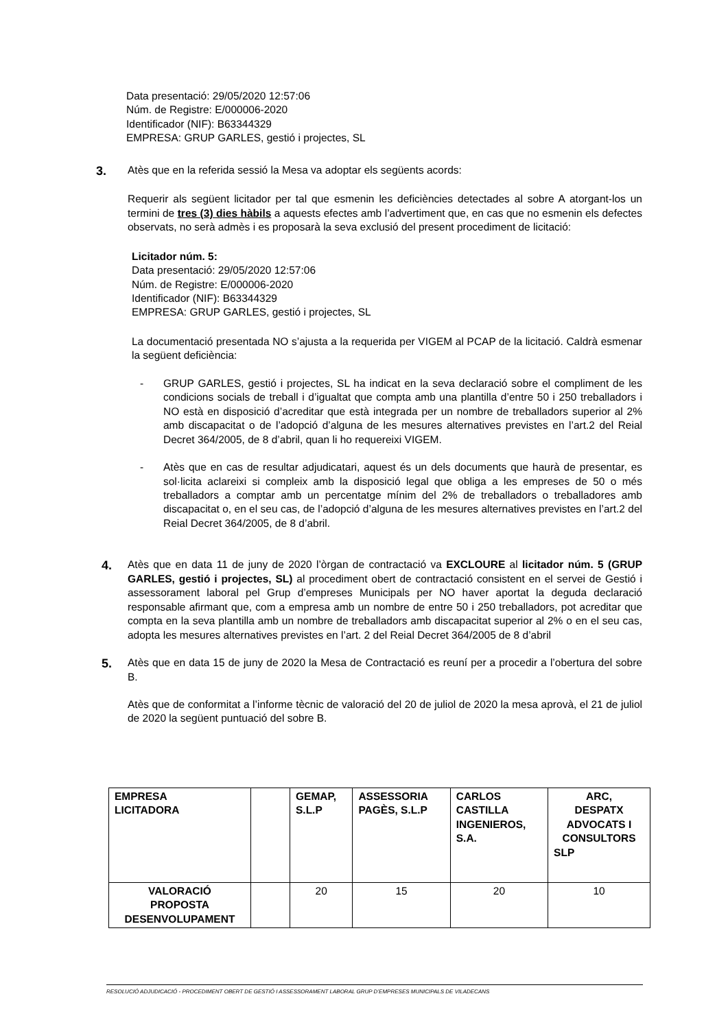Data presentació: 29/05/2020 12:57:06
Núm. de Registre: E/000006-2020
Identificador (NIF): B63344329
EMPRESA: GRUP GARLES, gestió i projectes, SL
3.
Atès que en la referida sessió la Mesa va adoptar els següents acords:
Requerir als següent licitador per tal que esmenin les deficiències detectades al sobre A atorgant-los un termini de tres (3) dies hàbils a aquests efectes amb l’advertiment que, en cas que no esmenin els defectes observats, no serà admès i es proposarà la seva exclusió del present procediment de licitació:
Licitador núm. 5:
Data presentació: 29/05/2020 12:57:06
Núm. de Registre: E/000006-2020
Identificador (NIF): B63344329
EMPRESA: GRUP GARLES, gestió i projectes, SL
La documentació presentada NO s’ajusta a la requerida per VIGEM al PCAP de la licitació. Caldrà esmenar la següent deficiència:
- GRUP GARLES, gestió i projectes, SL ha indicat en la seva declaració sobre el compliment de les condicions socials de treball i d’igualtat que compta amb una plantilla d’entre 50 i 250 treballadors i NO està en disposició d’acreditar que està integrada per un nombre de treballadors superior al 2% amb discapacitat o de l’adopció d’alguna de les mesures alternatives previstes en l’art.2 del Reial Decret 364/2005, de 8 d’abril, quan li ho requereixi VIGEM.
- Atès que en cas de resultar adjudicatari, aquest és un dels documents que haurà de presentar, es sol·licita aclareixi si compleix amb la disposició legal que obliga a les empreses de 50 o més treballadors a comptar amb un percentatge mínim del 2% de treballadors o treballadores amb discapacitat o, en el seu cas, de l’adopció d’alguna de les mesures alternatives previstes en l’art.2 del Reial Decret 364/2005, de 8 d’abril.
4.
Atès que en data 11 de juny de 2020 l’òrgan de contractació va EXCLOURE al licitador núm. 5 (GRUP GARLES, gestió i projectes, SL) al procediment obert de contractació consistent en el servei de Gestió i assessorament laboral pel Grup d’empreses Municipals per NO haver aportat la deguda declaració responsable afirmant que, com a empresa amb un nombre de entre 50 i 250 treballadors, pot acreditar que compta en la seva plantilla amb un nombre de treballadors amb discapacitat superior al 2% o en el seu cas, adopta les mesures alternatives previstes en l’art. 2 del Reial Decret 364/2005 de 8 d’abril
5.
Atès que en data 15 de juny de 2020 la Mesa de Contractació es reuní per a procedir a l’obertura del sobre B.
Atès que de conformitat a l’informe tècnic de valoració del 20 de juliol de 2020 la mesa aprovà, el 21 de juliol de 2020 la següent puntuació del sobre B.
| EMPRESA LICITADORA | | GEMAP, S.L.P | ASSESSORIA PAGÈS, S.L.P | CARLOS CASTILLA INGENIEROS, S.A. | ARC, DESPATX ADVOCATS I CONSULTORS SLP |
| VALORACIÓ PROPOSTA DESENVOLUPAMENT | | 20 | 15 | 20 | 10 |
RESOLUCIÓ ADJUDICACIÓ - PROCEDIMENT OBERT DE GESTIÓ I ASSESSORAMENT LABORAL GRUP D’EMPRESES MUNICIPALS DE VILADECANS